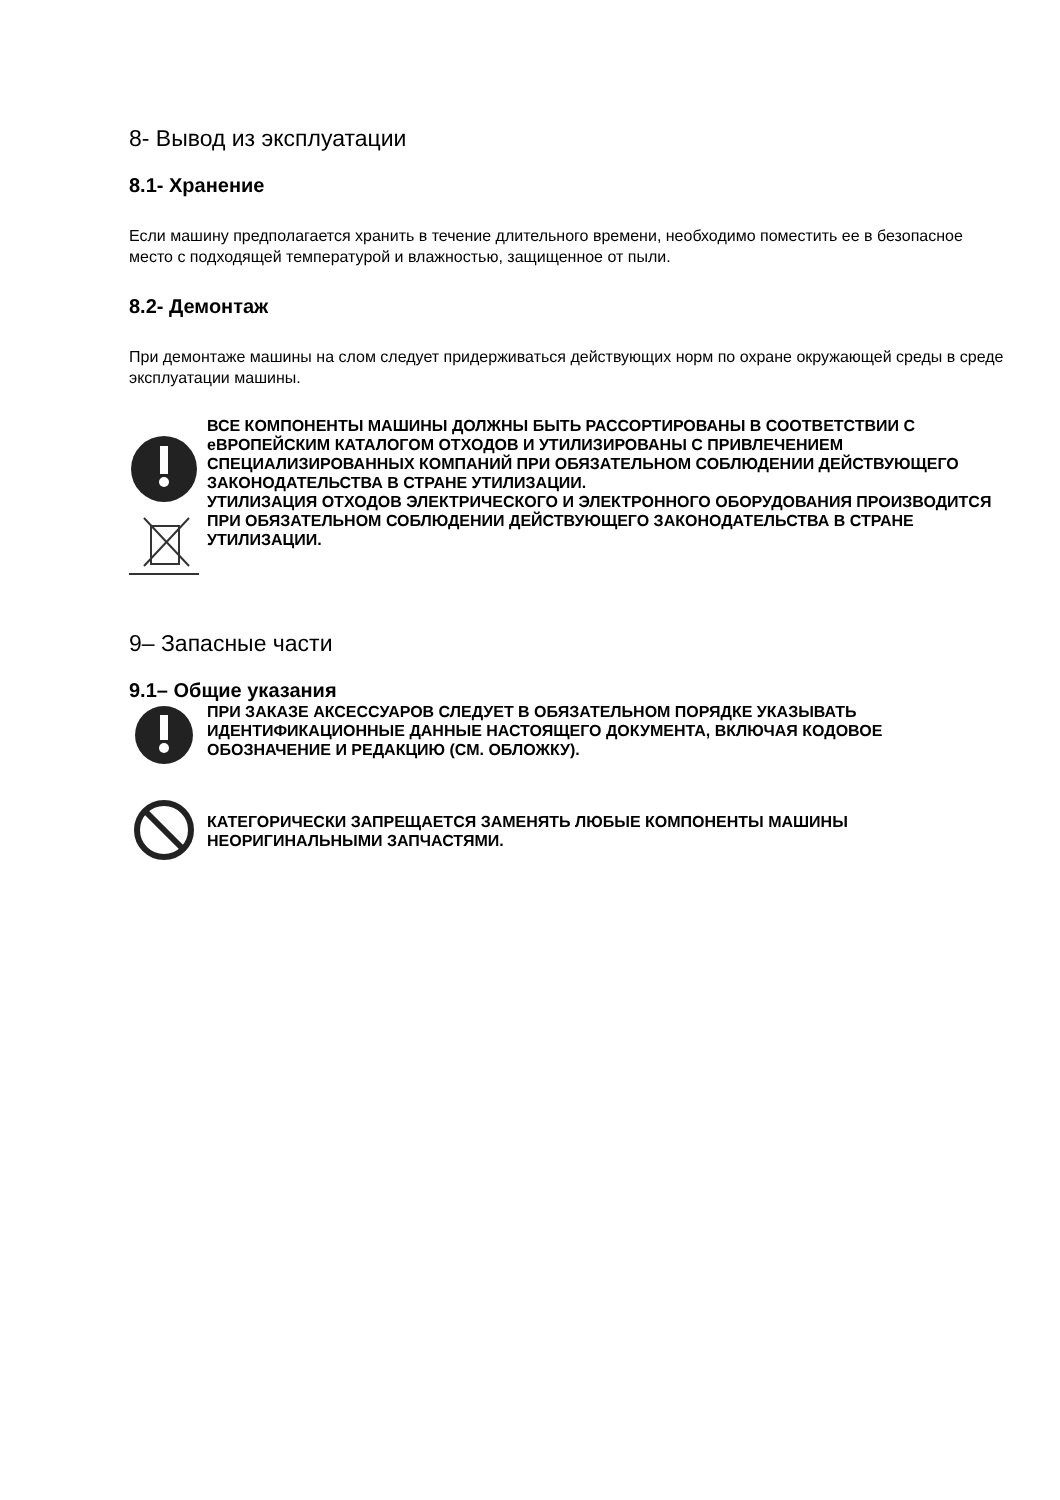8- Вывод из эксплуатации
8.1- Хранение
Если машину предполагается хранить в течение длительного времени, необходимо поместить ее в безопасное место с подходящей температурой и влажностью, защищенное от пыли.
8.2- Демонтаж
При демонтаже машины на слом следует придерживаться действующих норм по охране окружающей среды в среде эксплуатации машины.
ВСЕ КОМПОНЕНТЫ МАШИНЫ ДОЛЖНЫ БЫТЬ РАССОРТИРОВАНЫ В СООТВЕТСТВИИ С еВРОПЕЙСКИМ КАТАЛОГОМ ОТХОДОВ И УТИЛИЗИРОВАНЫ С ПРИВЛЕЧЕНИЕМ СПЕЦИАЛИЗИРОВАННЫХ КОМПАНИЙ ПРИ ОБЯЗАТЕЛЬНОМ СОБЛЮДЕНИИ ДЕЙСТВУЮЩЕГО ЗАКОНОДАТЕЛЬСТВА В СТРАНЕ УТИЛИЗАЦИИ.
УТИЛИЗАЦИЯ ОТХОДОВ ЭЛЕКТРИЧЕСКОГО И ЭЛЕКТРОННОГО ОБОРУДОВАНИЯ ПРОИЗВОДИТСЯ ПРИ ОБЯЗАТЕЛЬНОМ СОБЛЮДЕНИИ ДЕЙСТВУЮЩЕГО ЗАКОНОДАТЕЛЬСТВА В СТРАНЕ УТИЛИЗАЦИИ.
9– Запасные части
9.1– Общие указания
ПРИ ЗАКАЗЕ АКСЕССУАРОВ СЛЕДУЕТ В ОБЯЗАТЕЛЬНОМ ПОРЯДКЕ УКАЗЫВАТЬ ИДЕНТИФИКАЦИОННЫЕ ДАННЫЕ НАСТОЯЩЕГО ДОКУМЕНТА, ВКЛЮЧАЯ КОДОВОЕ ОБОЗНАЧЕНИЕ И РЕДАКЦИЮ (СМ. ОБЛОЖКУ).
КАТЕГОРИЧЕСКИ ЗАПРЕЩАЕТСЯ ЗАМЕНЯТЬ ЛЮБЫЕ КОМПОНЕНТЫ МАШИНЫ НЕОРИГИНАЛЬНЫМИ ЗАПЧАСТЯМИ.